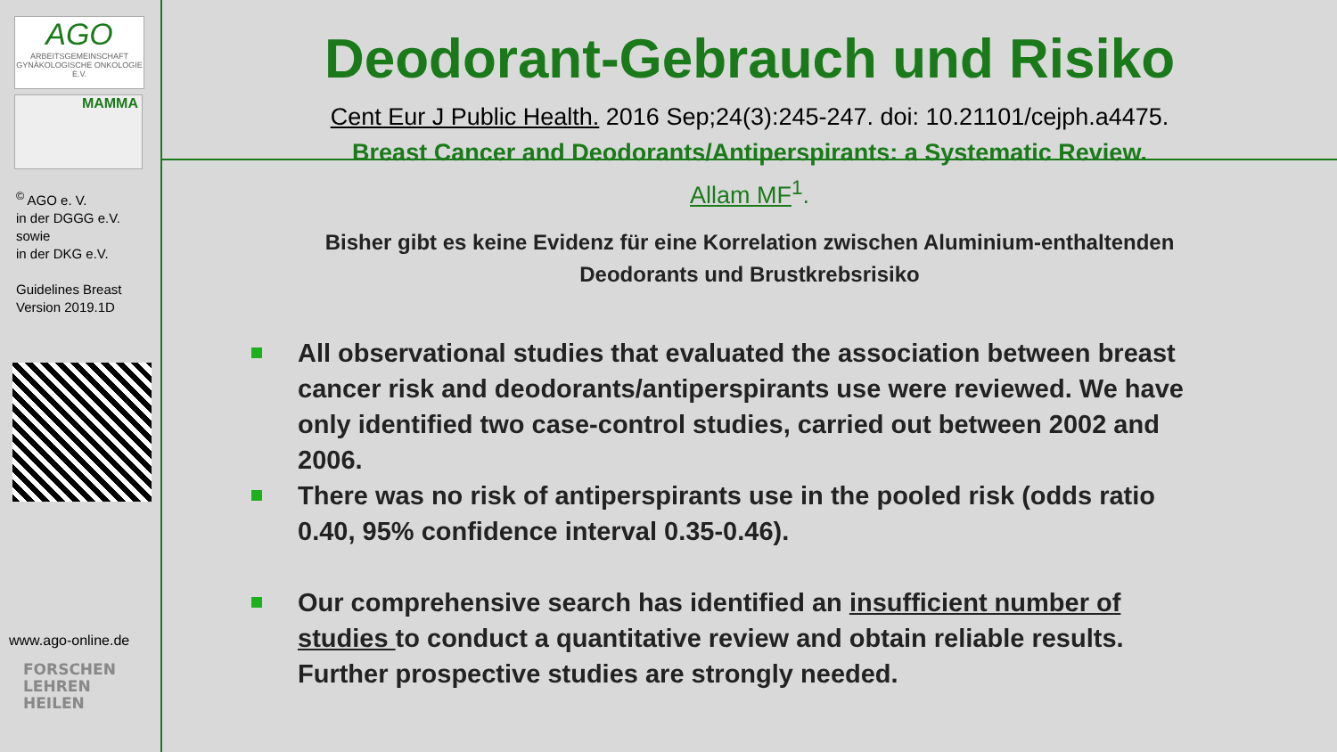AGO
ARBEITSGEMEINSCHAFT GYNÄKOLOGISCHE ONKOLOGIE E.V.
MAMMA
<sup>©</sup> AGO e. V.
in der DGGG e.V.
sowie
in der DKG e.V.
Guidelines Breast
Version 2019.1D
www.ago-online.de
FORSCHEN
LEHREN
HEILEN
Deodorant-Gebrauch und Risiko
Cent Eur J Public Health. 2016 Sep;24(3):245-247. doi: 10.21101/cejph.a4475.
Breast Cancer and Deodorants/Antiperspirants: a Systematic Review.
Allam MF<sup>1</sup>.
Bisher gibt es keine Evidenz für eine Korrelation zwischen Aluminium-enthaltenden
Deodorants und Brustkrebsrisiko
All observational studies that evaluated the association between breast cancer risk and deodorants/antiperspirants use were reviewed. We have only identified two case-control studies, carried out between 2002 and 2006.
There was no risk of antiperspirants use in the pooled risk (odds ratio 0.40, 95% confidence interval 0.35-0.46).
Our comprehensive search has identified an insufficient number of studies to conduct a quantitative review and obtain reliable results. Further prospective studies are strongly needed.